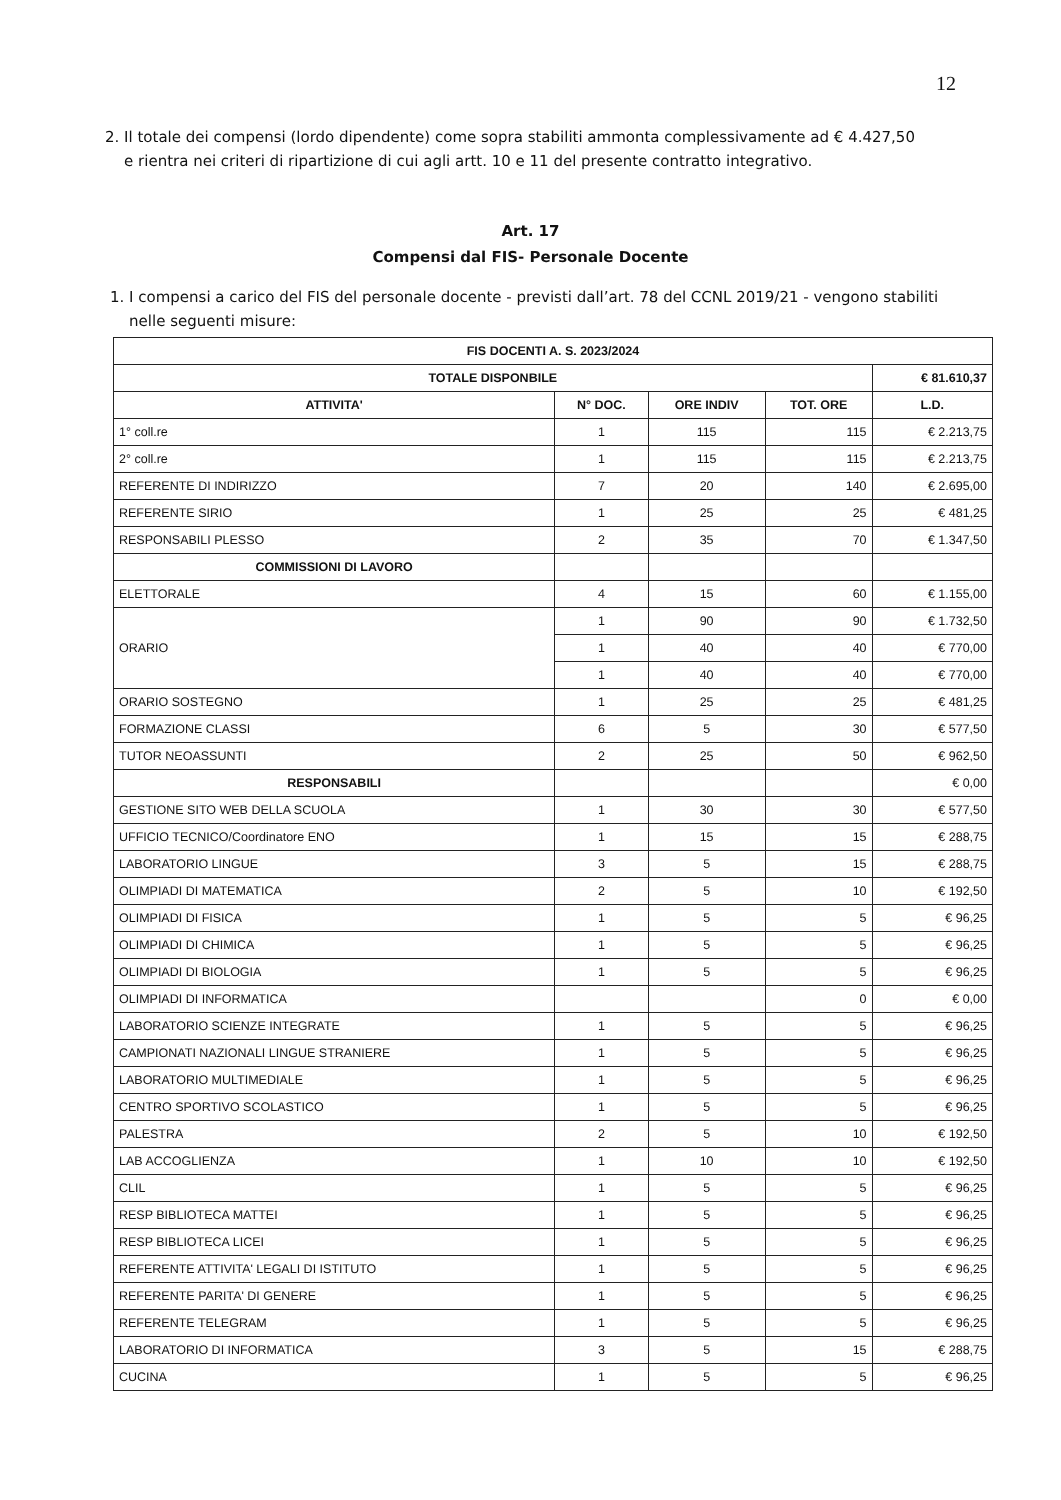12
2. Il totale dei compensi (lordo dipendente) come sopra stabiliti ammonta complessivamente ad € 4.427,50
e rientra nei criteri di ripartizione di cui agli artt. 10 e 11 del presente contratto integrativo.
Art. 17
Compensi dal FIS- Personale Docente
1. I compensi a carico del FIS del personale docente - previsti dall’art. 78 del CCNL 2019/21 - vengono stabiliti
nelle seguenti misure:
| FIS DOCENTI A. S. 2023/2024 | | | | |
| --- | --- | --- | --- | --- |
| TOTALE DISPONBILE | | | | € 81.610,37 |
| ATTIVITA' | N° DOC. | ORE INDIV | TOT. ORE | L.D. |
| 1° coll.re | 1 | 115 | 115 | € 2.213,75 |
| 2° coll.re | 1 | 115 | 115 | € 2.213,75 |
| REFERENTE DI INDIRIZZO | 7 | 20 | 140 | € 2.695,00 |
| REFERENTE SIRIO | 1 | 25 | 25 | € 481,25 |
| RESPONSABILI PLESSO | 2 | 35 | 70 | € 1.347,50 |
| COMMISSIONI DI LAVORO | | | | |
| ELETTORALE | 4 | 15 | 60 | € 1.155,00 |
| ORARIO | 1 | 90 | 90 | € 1.732,50 |
| | 1 | 40 | 40 | € 770,00 |
| | 1 | 40 | 40 | € 770,00 |
| ORARIO SOSTEGNO | 1 | 25 | 25 | € 481,25 |
| FORMAZIONE CLASSI | 6 | 5 | 30 | € 577,50 |
| TUTOR NEOASSUNTI | 2 | 25 | 50 | € 962,50 |
| RESPONSABILI | | | | € 0,00 |
| GESTIONE SITO WEB DELLA SCUOLA | 1 | 30 | 30 | € 577,50 |
| UFFICIO TECNICO/Coordinatore ENO | 1 | 15 | 15 | € 288,75 |
| LABORATORIO LINGUE | 3 | 5 | 15 | € 288,75 |
| OLIMPIADI DI MATEMATICA | 2 | 5 | 10 | € 192,50 |
| OLIMPIADI DI FISICA | 1 | 5 | 5 | € 96,25 |
| OLIMPIADI DI CHIMICA | 1 | 5 | 5 | € 96,25 |
| OLIMPIADI DI BIOLOGIA | 1 | 5 | 5 | € 96,25 |
| OLIMPIADI DI INFORMATICA | | | 0 | € 0,00 |
| LABORATORIO SCIENZE INTEGRATE | 1 | 5 | 5 | € 96,25 |
| CAMPIONATI NAZIONALI LINGUE STRANIERE | 1 | 5 | 5 | € 96,25 |
| LABORATORIO MULTIMEDIALE | 1 | 5 | 5 | € 96,25 |
| CENTRO SPORTIVO SCOLASTICO | 1 | 5 | 5 | € 96,25 |
| PALESTRA | 2 | 5 | 10 | € 192,50 |
| LAB ACCOGLIENZA | 1 | 10 | 10 | € 192,50 |
| CLIL | 1 | 5 | 5 | € 96,25 |
| RESP BIBLIOTECA MATTEI | 1 | 5 | 5 | € 96,25 |
| RESP BIBLIOTECA LICEI | 1 | 5 | 5 | € 96,25 |
| REFERENTE ATTIVITA' LEGALI DI ISTITUTO | 1 | 5 | 5 | € 96,25 |
| REFERENTE PARITA' DI GENERE | 1 | 5 | 5 | € 96,25 |
| REFERENTE TELEGRAM | 1 | 5 | 5 | € 96,25 |
| LABORATORIO DI INFORMATICA | 3 | 5 | 15 | € 288,75 |
| CUCINA | 1 | 5 | 5 | € 96,25 |